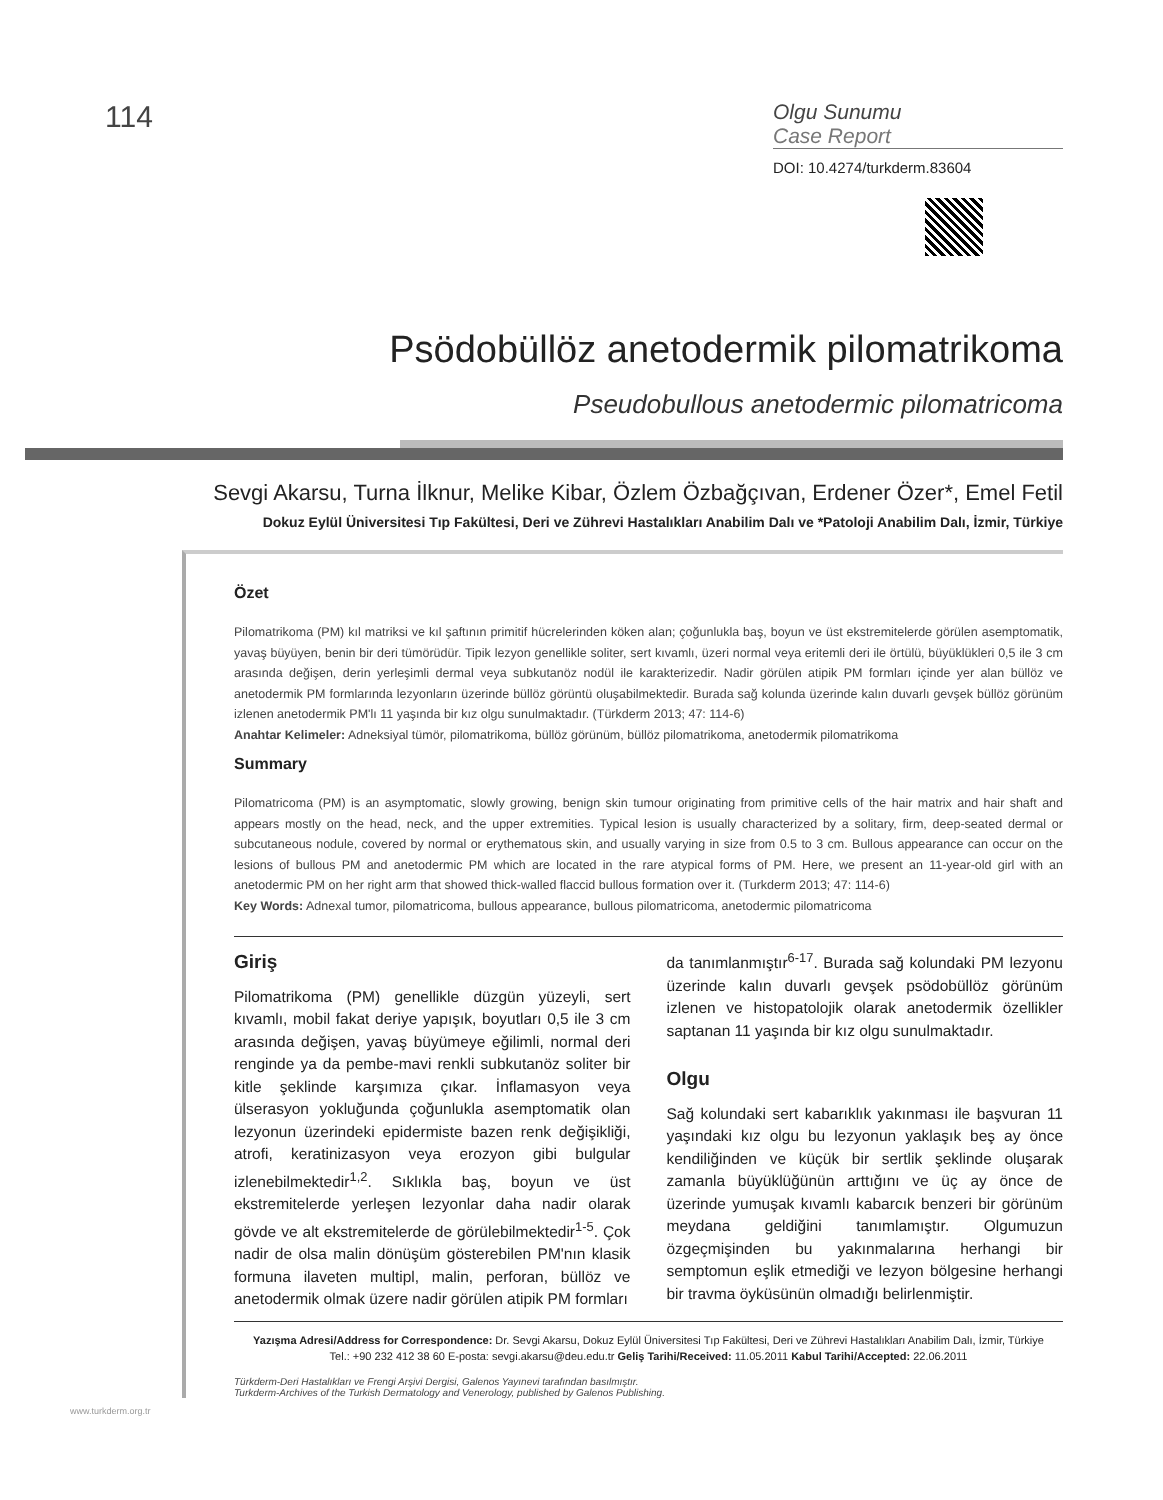114
Olgu Sunumu
Case Report
DOI: 10.4274/turkderm.83604
Psödobüllöz anetodermik pilomatrikoma
Pseudobullous anetodermic pilomatricoma
Sevgi Akarsu, Turna İlknur, Melike Kibar, Özlem Özbağçıvan, Erdener Özer*, Emel Fetil
Dokuz Eylül Üniversitesi Tıp Fakültesi, Deri ve Zührevi Hastalıkları Anabilim Dalı ve *Patoloji Anabilim Dalı, İzmir, Türkiye
Özet
Pilomatrikoma (PM) kıl matriksi ve kıl şaftının primitif hücrelerinden köken alan; çoğunlukla baş, boyun ve üst ekstremitelerde görülen asemptomatik, yavaş büyüyen, benin bir deri tümörüdür. Tipik lezyon genellikle soliter, sert kıvamlı, üzeri normal veya eritemli deri ile örtülü, büyüklükleri 0,5 ile 3 cm arasında değişen, derin yerleşimli dermal veya subkutanöz nodül ile karakterizedir. Nadir görülen atipik PM formları içinde yer alan büllöz ve anetodermik PM formlarında lezyonların üzerinde büllöz görüntü oluşabilmektedir. Burada sağ kolunda üzerinde kalın duvarlı gevşek büllöz görünüm izlenen anetodermik PM'lı 11 yaşında bir kız olgu sunulmaktadır. (Türkderm 2013; 47: 114-6)
Anahtar Kelimeler: Adneksiyal tümör, pilomatrikoma, büllöz görünüm, büllöz pilomatrikoma, anetodermik pilomatrikoma
Summary
Pilomatricoma (PM) is an asymptomatic, slowly growing, benign skin tumour originating from primitive cells of the hair matrix and hair shaft and appears mostly on the head, neck, and the upper extremities. Typical lesion is usually characterized by a solitary, firm, deep-seated dermal or subcutaneous nodule, covered by normal or erythematous skin, and usually varying in size from 0.5 to 3 cm. Bullous appearance can occur on the lesions of bullous PM and anetodermic PM which are located in the rare atypical forms of PM. Here, we present an 11-year-old girl with an anetodermic PM on her right arm that showed thick-walled flaccid bullous formation over it. (Turkderm 2013; 47: 114-6)
Key Words: Adnexal tumor, pilomatricoma, bullous appearance, bullous pilomatricoma, anetodermic pilomatricoma
Giriş
Pilomatrikoma (PM) genellikle düzgün yüzeyli, sert kıvamlı, mobil fakat deriye yapışık, boyutları 0,5 ile 3 cm arasında değişen, yavaş büyümeye eğilimli, normal deri renginde ya da pembe-mavi renkli subkutanöz soliter bir kitle şeklinde karşımıza çıkar. İnflamasyon veya ülserasyon yokluğunda çoğunlukla asemptomatik olan lezyonun üzerindeki epidermiste bazen renk değişikliği, atrofi, keratinizasyon veya erozyon gibi bulgular izlenebilmektedir<sup>1,2</sup>. Sıklıkla baş, boyun ve üst ekstremitelerde yerleşen lezyonlar daha nadir olarak gövde ve alt ekstremitelerde de görülebilmektedir<sup>1-5</sup>. Çok nadir de olsa malin dönüşüm gösterebilen PM'nın klasik formuna ilaveten multipl, malin, perforan, büllöz ve anetodermik olmak üzere nadir görülen atipik PM formları
da tanımlanmıştır<sup>6-17</sup>. Burada sağ kolundaki PM lezyonu üzerinde kalın duvarlı gevşek psödobüllöz görünüm izlenen ve histopatolojik olarak anetodermik özellikler saptanan 11 yaşında bir kız olgu sunulmaktadır.
Olgu
Sağ kolundaki sert kabarıklık yakınması ile başvuran 11 yaşındaki kız olgu bu lezyonun yaklaşık beş ay önce kendiliğinden ve küçük bir sertlik şeklinde oluşarak zamanla büyüklüğünün arttığını ve üç ay önce de üzerinde yumuşak kıvamlı kabarcık benzeri bir görünüm meydana geldiğini tanımlamıştır. Olgumuzun özgeçmişinden bu yakınmalarına herhangi bir semptomun eşlik etmediği ve lezyon bölgesine herhangi bir travma öyküsünün olmadığı belirlenmiştir.
Yazışma Adresi/Address for Correspondence: Dr. Sevgi Akarsu, Dokuz Eylül Üniversitesi Tıp Fakültesi, Deri ve Zührevi Hastalıkları Anabilim Dalı, İzmir, Türkiye
Tel.: +90 232 412 38 60 E-posta: sevgi.akarsu@deu.edu.tr Geliş Tarihi/Received: 11.05.2011 Kabul Tarihi/Accepted: 22.06.2011
Türkderm-Deri Hastalıkları ve Frengi Arşivi Dergisi, Galenos Yayınevi tarafından basılmıştır.
Turkderm-Archives of the Turkish Dermatology and Venerology, published by Galenos Publishing.
www.turkderm.org.tr